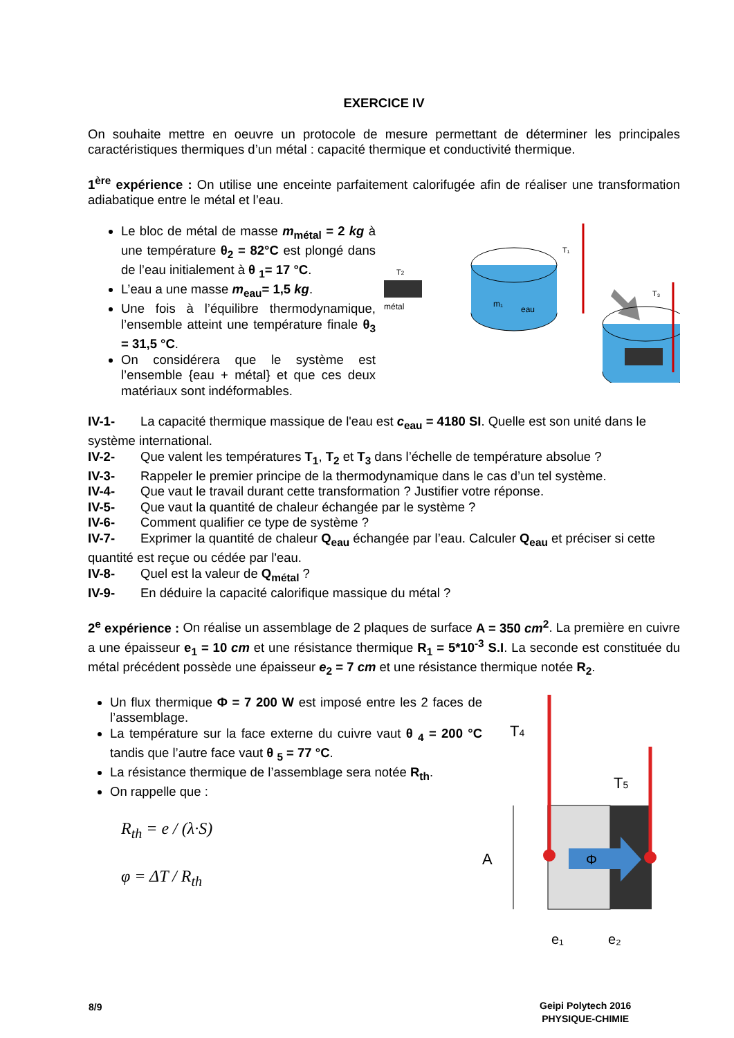EXERCICE IV
On souhaite mettre en oeuvre un protocole de mesure permettant de déterminer les principales caractéristiques thermiques d’un métal : capacité thermique et conductivité thermique.
1<sup>ère</sup> expérience : On utilise une enceinte parfaitement calorifugée afin de réaliser une transformation adiabatique entre le métal et l’eau.
Le bloc de métal de masse m<sub>métal</sub> = 2 kg à une température θ<sub>2</sub> = 82°C est plongé dans de l’eau initialement à θ <sub>1</sub>= 17 °C.
L’eau a une masse m<sub>eau</sub>= 1,5 kg.
Une fois à l’équilibre thermodynamique, l’ensemble atteint une température finale θ<sub>3</sub> = 31,5 °C.
On considérera que le système est l’ensemble {eau + métal} et que ces deux matériaux sont indéformables.
T2
métal
m₁
eau
T₁
T₃
IV-1- La capacité thermique massique de l'eau est c<sub>eau</sub> = 4180 SI. Quelle est son unité dans le
système international.
IV-2- Que valent les températures T<sub>1</sub>, T<sub>2</sub> et T<sub>3</sub> dans l’échelle de température absolue ?
IV-3- Rappeler le premier principe de la thermodynamique dans le cas d’un tel système.
IV-4- Que vaut le travail durant cette transformation ? Justifier votre réponse.
IV-5- Que vaut la quantité de chaleur échangée par le système ?
IV-6- Comment qualifier ce type de système ?
IV-7- Exprimer la quantité de chaleur Q<sub>eau</sub> échangée par l’eau. Calculer Q<sub>eau</sub> et préciser si cette
quantité est reçue ou cédée par l'eau.
IV-8- Quel est la valeur de Q<sub>métal</sub> ?
IV-9- En déduire la capacité calorifique massique du métal ?
2<sup>e</sup> expérience : On réalise un assemblage de 2 plaques de surface A = 350 cm<sup>2</sup>. La première en cuivre a une épaisseur e<sub>1</sub> = 10 cm et une résistance thermique R<sub>1</sub> = 5*10<sup>-3</sup> S.I. La seconde est constituée du métal précédent possède une épaisseur e<sub>2</sub> = 7 cm et une résistance thermique notée R<sub>2</sub>.
Un flux thermique Φ = 7 200 W est imposé entre les 2 faces de l’assemblage.
La température sur la face externe du cuivre vaut θ <sub>4</sub> = 200 °C tandis que l’autre face vaut θ <sub>5</sub> = 77 °C.
La résistance thermique de l’assemblage sera notée R<sub>th</sub>.
On rappelle que :
R<sub>th</sub> = e / (λ·S)
φ = ΔT / R<sub>th</sub>
T4
T5
Φ
A
e₁
e₂
8/9
Geipi Polytech 2016
PHYSIQUE-CHIMIE